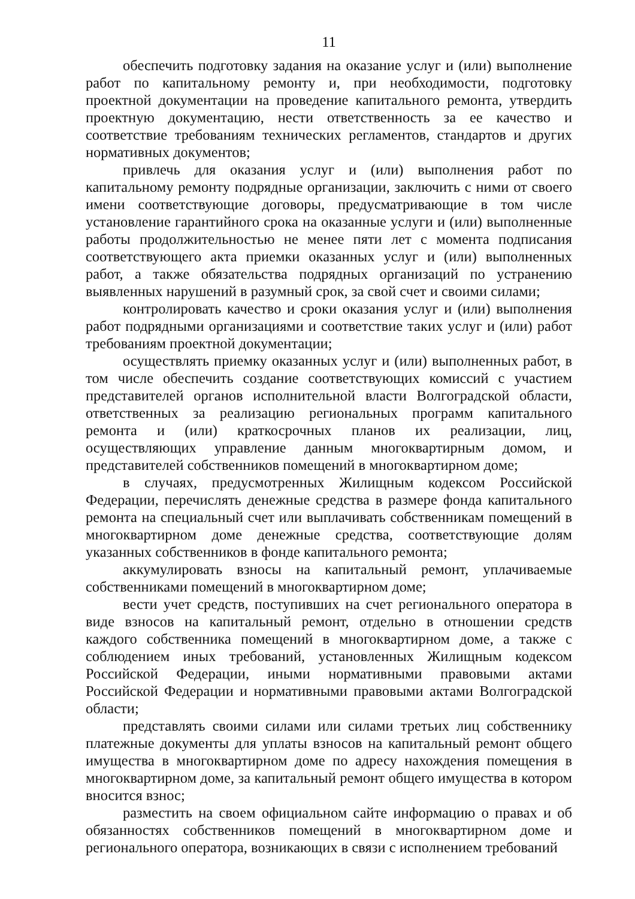11
обеспечить подготовку задания на оказание услуг и (или) выполнение работ по капитальному ремонту и, при необходимости, подготовку проектной документации на проведение капитального ремонта, утвердить проектную документацию, нести ответственность за ее качество и соответствие требованиям технических регламентов, стандартов и других нормативных документов;
привлечь для оказания услуг и (или) выполнения работ по капитальному ремонту подрядные организации, заключить с ними от своего имени соответствующие договоры, предусматривающие в том числе установление гарантийного срока на оказанные услуги и (или) выполненные работы продолжительностью не менее пяти лет с момента подписания соответствующего акта приемки оказанных услуг и (или) выполненных работ, а также обязательства подрядных организаций по устранению выявленных нарушений в разумный срок, за свой счет и своими силами;
контролировать качество и сроки оказания услуг и (или) выполнения работ подрядными организациями и соответствие таких услуг и (или) работ требованиям проектной документации;
осуществлять приемку оказанных услуг и (или) выполненных работ, в том числе обеспечить создание соответствующих комиссий с участием представителей органов исполнительной власти Волгоградской области, ответственных за реализацию региональных программ капитального ремонта и (или) краткосрочных планов их реализации, лиц, осуществляющих управление данным многоквартирным домом, и представителей собственников помещений в многоквартирном доме;
в случаях, предусмотренных Жилищным кодексом Российской Федерации, перечислять денежные средства в размере фонда капитального ремонта на специальный счет или выплачивать собственникам помещений в многоквартирном доме денежные средства, соответствующие долям указанных собственников в фонде капитального ремонта;
аккумулировать взносы на капитальный ремонт, уплачиваемые собственниками помещений в многоквартирном доме;
вести учет средств, поступивших на счет регионального оператора в виде взносов на капитальный ремонт, отдельно в отношении средств каждого собственника помещений в многоквартирном доме, а также с соблюдением иных требований, установленных Жилищным кодексом Российской Федерации, иными нормативными правовыми актами Российской Федерации и нормативными правовыми актами Волгоградской области;
представлять своими силами или силами третьих лиц собственнику платежные документы для уплаты взносов на капитальный ремонт общего имущества в многоквартирном доме по адресу нахождения помещения в многоквартирном доме, за капитальный ремонт общего имущества в котором вносится взнос;
разместить на своем официальном сайте информацию о правах и об обязанностях собственников помещений в многоквартирном доме и регионального оператора, возникающих в связи с исполнением требований